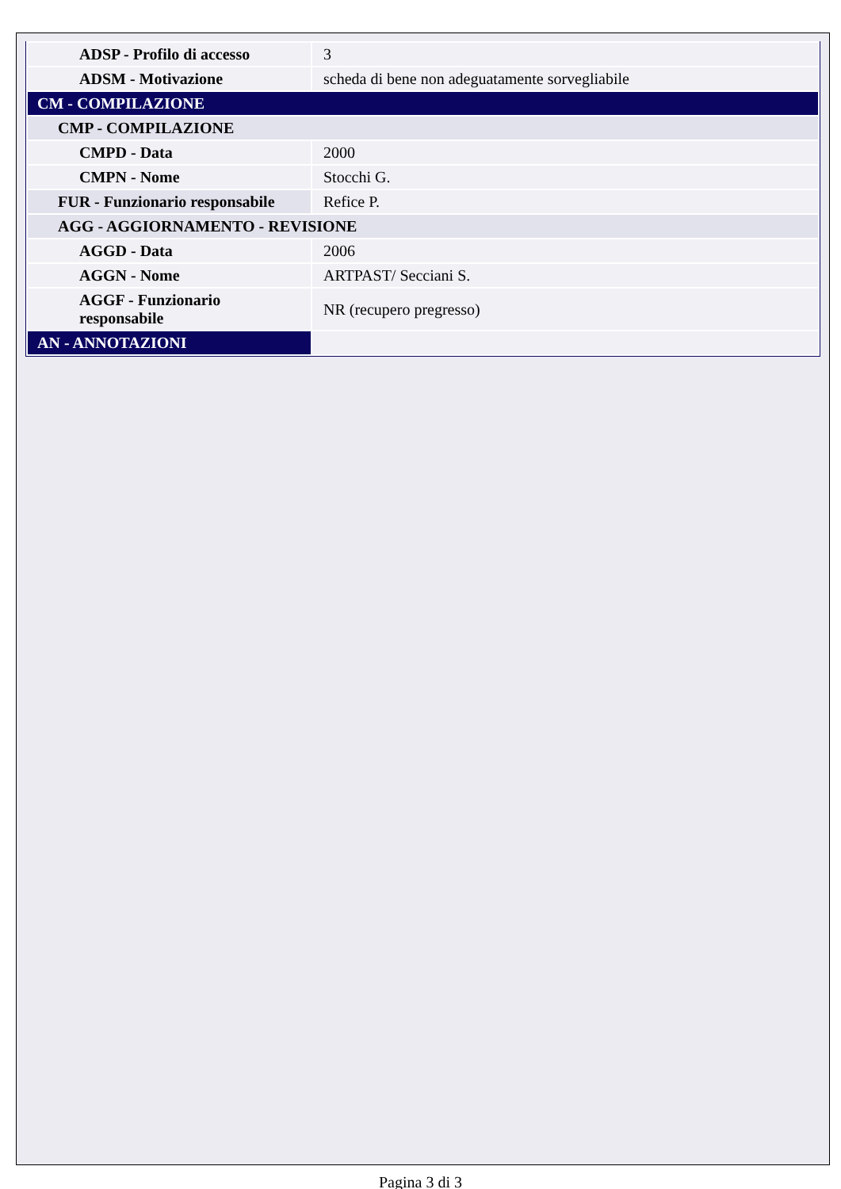| ADSP - Profilo di accesso | 3 |
| ADSM - Motivazione | scheda di bene non adeguatamente sorvegliabile |
| CM - COMPILAZIONE | |
| CMP - COMPILAZIONE | |
| CMPD - Data | 2000 |
| CMPN - Nome | Stocchi G. |
| FUR - Funzionario responsabile | Refice P. |
| AGG - AGGIORNAMENTO - REVISIONE | |
| AGGD - Data | 2006 |
| AGGN - Nome | ARTPAST/ Secciani S. |
| AGGF - Funzionario responsabile | NR (recupero pregresso) |
| AN - ANNOTAZIONI | |
Pagina 3 di 3